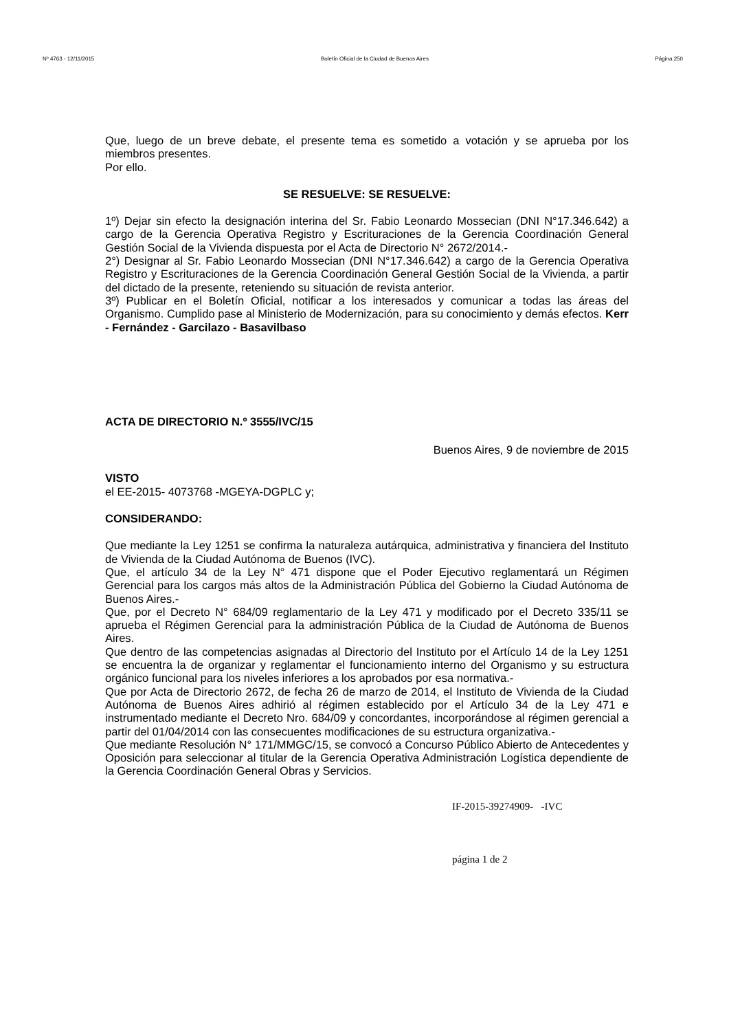Nº 4763 - 12/11/2015 Boletín Oficial de la Ciudad de Buenos Aires Página 250
Que, luego de un breve debate, el presente tema es sometido a votación y se aprueba por los miembros presentes.
Por ello.
SE RESUELVE: SE RESUELVE:
1º) Dejar sin efecto la designación interina del Sr. Fabio Leonardo Mossecian (DNI N°17.346.642) a cargo de la Gerencia Operativa Registro y Escrituraciones de la Gerencia Coordinación General Gestión Social de la Vivienda dispuesta por el Acta de Directorio N° 2672/2014.-
2°) Designar al Sr. Fabio Leonardo Mossecian (DNI N°17.346.642) a cargo de la Gerencia Operativa Registro y Escrituraciones de la Gerencia Coordinación General Gestión Social de la Vivienda, a partir del dictado de la presente, reteniendo su situación de revista anterior.
3º) Publicar en el Boletín Oficial, notificar a los interesados y comunicar a todas las áreas del Organismo. Cumplido pase al Ministerio de Modernización, para su conocimiento y demás efectos. Kerr - Fernández - Garcilazo - Basavilbaso
ACTA DE DIRECTORIO N.º 3555/IVC/15
Buenos Aires, 9 de noviembre de 2015
VISTO
el EE-2015- 4073768 -MGEYA-DGPLC y;
CONSIDERANDO:
Que mediante la Ley 1251 se confirma la naturaleza autárquica, administrativa y financiera del Instituto de Vivienda de la Ciudad Autónoma de Buenos (IVC).
Que, el artículo 34 de la Ley N° 471 dispone que el Poder Ejecutivo reglamentará un Régimen Gerencial para los cargos más altos de la Administración Pública del Gobierno la Ciudad Autónoma de Buenos Aires.-
Que, por el Decreto N° 684/09 reglamentario de la Ley 471 y modificado por el Decreto 335/11 se aprueba el Régimen Gerencial para la administración Pública de la Ciudad de Autónoma de Buenos Aires.
Que dentro de las competencias asignadas al Directorio del Instituto por el Artículo 14 de la Ley 1251 se encuentra la de organizar y reglamentar el funcionamiento interno del Organismo y su estructura orgánico funcional para los niveles inferiores a los aprobados por esa normativa.-
Que por Acta de Directorio 2672, de fecha 26 de marzo de 2014, el Instituto de Vivienda de la Ciudad Autónoma de Buenos Aires adhirió al régimen establecido por el Artículo 34 de la Ley 471 e instrumentado mediante el Decreto Nro. 684/09 y concordantes, incorporándose al régimen gerencial a partir del 01/04/2014 con las consecuentes modificaciones de su estructura organizativa.-
Que mediante Resolución N° 171/MMGC/15, se convocó a Concurso Público Abierto de Antecedentes y Oposición para seleccionar al titular de la Gerencia Operativa Administración Logística dependiente de la Gerencia Coordinación General Obras y Servicios.
IF-2015-39274909- -IVC
página 1 de 2